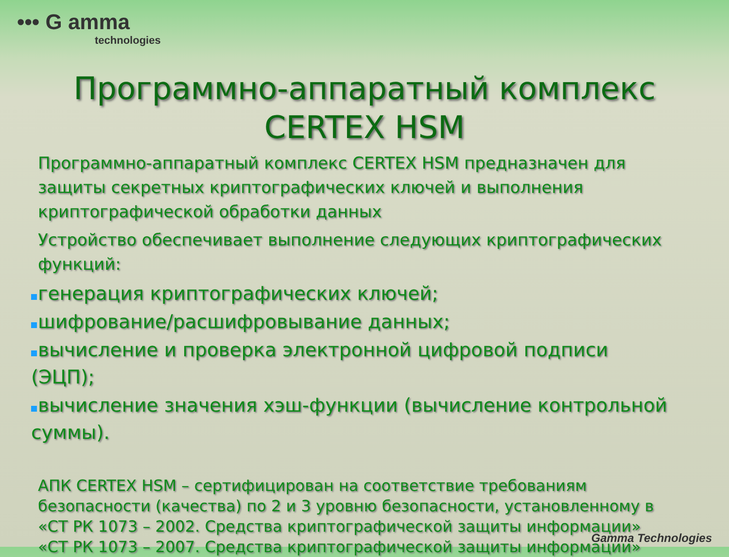••• G amma
technologies
Программно-аппаратный комплекс
CERTEX HSM
Программно-аппаратный комплекс CERTEX HSM предназначен для защиты секретных криптографических ключей и выполнения криптографической обработки данных
Устройство обеспечивает выполнение следующих криптографических функций:
генерация криптографических ключей;
шифрование/расшифровывание данных;
вычисление и проверка электронной цифровой подписи (ЭЦП);
вычисление значения хэш-функции (вычисление контрольной суммы).
АПК CERTEX HSM – сертифицирован на соответствие требованиям безопасности (качества) по 2 и 3 уровню безопасности, установленному в «СТ РК 1073 – 2002. Средства криптографической защиты информации» «СТ РК 1073 – 2007. Средства криптографической защиты информации»
Gamma Technologies